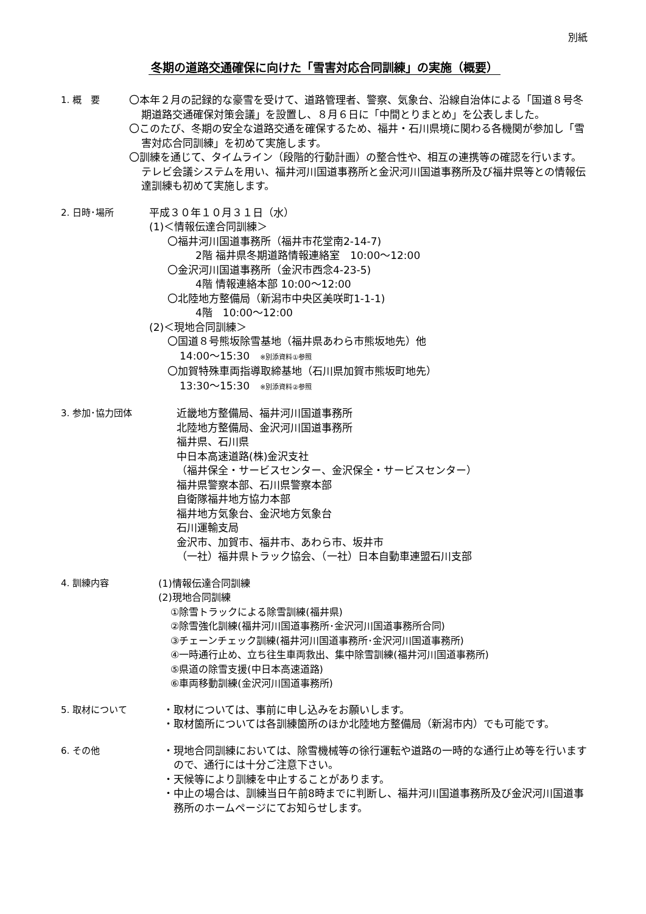別紙
冬期の道路交通確保に向けた「雪害対応合同訓練」の実施（概要）
1. 概　要 〇本年２月の記録的な豪雪を受けて、道路管理者、警察、気象台、沿線自治体による「国道８号冬期道路交通確保対策会議」を設置し、８月６日に「中間とりまとめ」を公表しました。
〇このたび、冬期の安全な道路交通を確保するため、福井・石川県境に関わる各機関が参加し「雪害対応合同訓練」を初めて実施します。
〇訓練を通じて、タイムライン（段階的行動計画）の整合性や、相互の連携等の確認を行います。テレビ会議システムを用い、福井河川国道事務所と金沢河川国道事務所及び福井県等との情報伝達訓練も初めて実施します。
2. 日時･場所 平成３０年１０月３１日（水）
(1)＜情報伝達合同訓練＞
〇福井河川国道事務所（福井市花堂南2-14-7)
2階 福井県冬期道路情報連絡室　10:00～12:00
〇金沢河川国道事務所（金沢市西念4-23-5)
4階 情報連絡本部 10:00～12:00
〇北陸地方整備局（新潟市中央区美咲町1-1-1)
4階　10:00～12:00
(2)＜現地合同訓練＞
〇国道８号熊坂除雪基地（福井県あわら市熊坂地先）他
14:00～15:30　※別添資料①参照
〇加賀特殊車両指導取締基地（石川県加賀市熊坂町地先）
13:30～15:30　※別添資料②参照
3. 参加･協力団体 近畿地方整備局、福井河川国道事務所
北陸地方整備局、金沢河川国道事務所
福井県、石川県
中日本高速道路(株)金沢支社
（福井保全・サービスセンター、金沢保全・サービスセンター）
福井県警察本部、石川県警察本部
自衛隊福井地方協力本部
福井地方気象台、金沢地方気象台
石川運輸支局
金沢市、加賀市、福井市、あわら市、坂井市
（一社）福井県トラック協会、（一社）日本自動車連盟石川支部
4. 訓練内容 (1)情報伝達合同訓練
(2)現地合同訓練
①除雪トラックによる除雪訓練(福井県)
②除雪強化訓練(福井河川国道事務所･金沢河川国道事務所合同)
③チェーンチェック訓練(福井河川国道事務所･金沢河川国道事務所)
④一時通行止め、立ち往生車両救出、集中除雪訓練(福井河川国道事務所)
⑤県道の除雪支援(中日本高速道路)
⑥車両移動訓練(金沢河川国道事務所)
5. 取材について ・取材については、事前に申し込みをお願いします。
・取材箇所については各訓練箇所のほか北陸地方整備局（新潟市内）でも可能です。
6. その他 ・現地合同訓練においては、除雪機械等の徐行運転や道路の一時的な通行止め等を行いますので、通行には十分ご注意下さい。
・天候等により訓練を中止することがあります。
・中止の場合は、訓練当日午前8時までに判断し、福井河川国道事務所及び金沢河川国道事務所のホームページにてお知らせします。